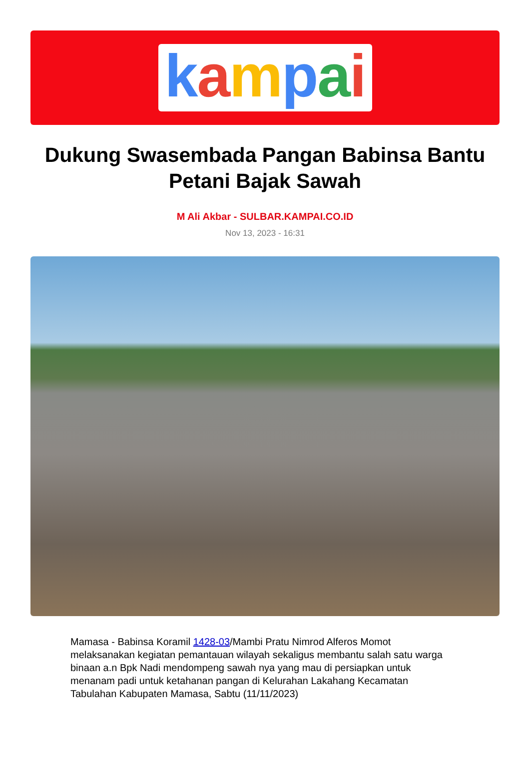kampai
Dukung Swasembada Pangan Babinsa Bantu Petani Bajak Sawah
M Ali Akbar - SULBAR.KAMPAI.CO.ID
Nov 13, 2023 - 16:31
Mamasa - Babinsa Koramil 1428-03/Mambi Pratu Nimrod Alferos Momot melaksanakan kegiatan pemantauan wilayah sekaligus membantu salah satu warga binaan a.n Bpk Nadi mendompeng sawah nya yang mau di persiapkan untuk menanam padi untuk ketahanan pangan di Kelurahan Lakahang Kecamatan Tabulahan Kabupaten Mamasa, Sabtu (11/11/2023)